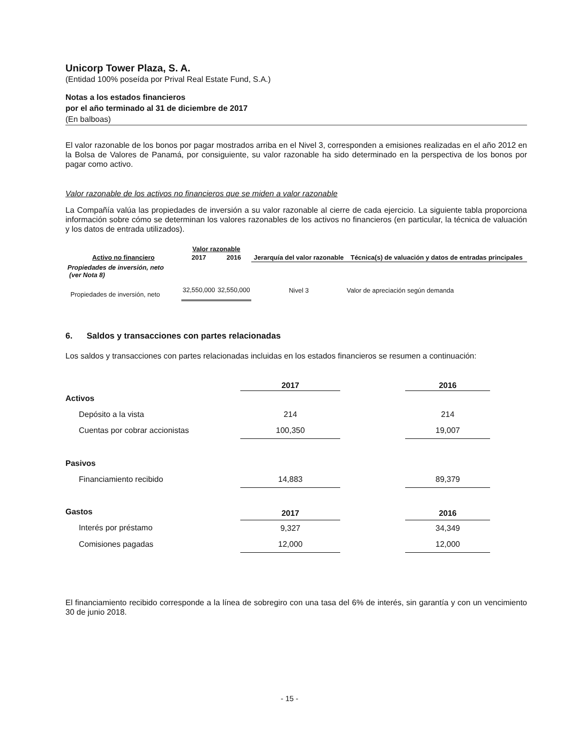Unicorp Tower Plaza, S. A.
(Entidad 100% poseída por Prival Real Estate Fund, S.A.)
Notas a los estados financieros
por el año terminado al 31 de diciembre de 2017
(En balboas)
El valor razonable de los bonos por pagar mostrados arriba en el Nivel 3, corresponden a emisiones realizadas en el año 2012 en la Bolsa de Valores de Panamá, por consiguiente, su valor razonable ha sido determinado en la perspectiva de los bonos por pagar como activo.
Valor razonable de los activos no financieros que se miden a valor razonable
La Compañía valúa las propiedades de inversión a su valor razonable al cierre de cada ejercicio. La siguiente tabla proporciona información sobre cómo se determinan los valores razonables de los activos no financieros (en particular, la técnica de valuación y los datos de entrada utilizados).
| Activo no financiero | Valor razonable | | Jerarquía del valor razonable | Técnica(s) de valuación y datos de entradas principales |
| --- | --- | --- | --- | --- |
| | 2017 | 2016 | | |
| Propiedades de inversión, neto (ver Nota 8) | | | | |
| Propiedades de inversión, neto | 32,550,000 | 32,550,000 | Nivel 3 | Valor de apreciación según demanda |
6. Saldos y transacciones con partes relacionadas
Los saldos y transacciones con partes relacionadas incluidas en los estados financieros se resumen a continuación:
| | 2017 | | 2016 |
| Activos | | | |
| Depósito a la vista | 214 | | 214 |
| Cuentas por cobrar accionistas | 100,350 | | 19,007 |
| Pasivos | | | |
| Financiamiento recibido | 14,883 | | 89,379 |
| Gastos | 2017 | | 2016 |
| Interés por préstamo | 9,327 | | 34,349 |
| Comisiones pagadas | 12,000 | | 12,000 |
El financiamiento recibido corresponde a la línea de sobregiro con una tasa del 6% de interés, sin garantía y con un vencimiento 30 de junio 2018.
- 15 -